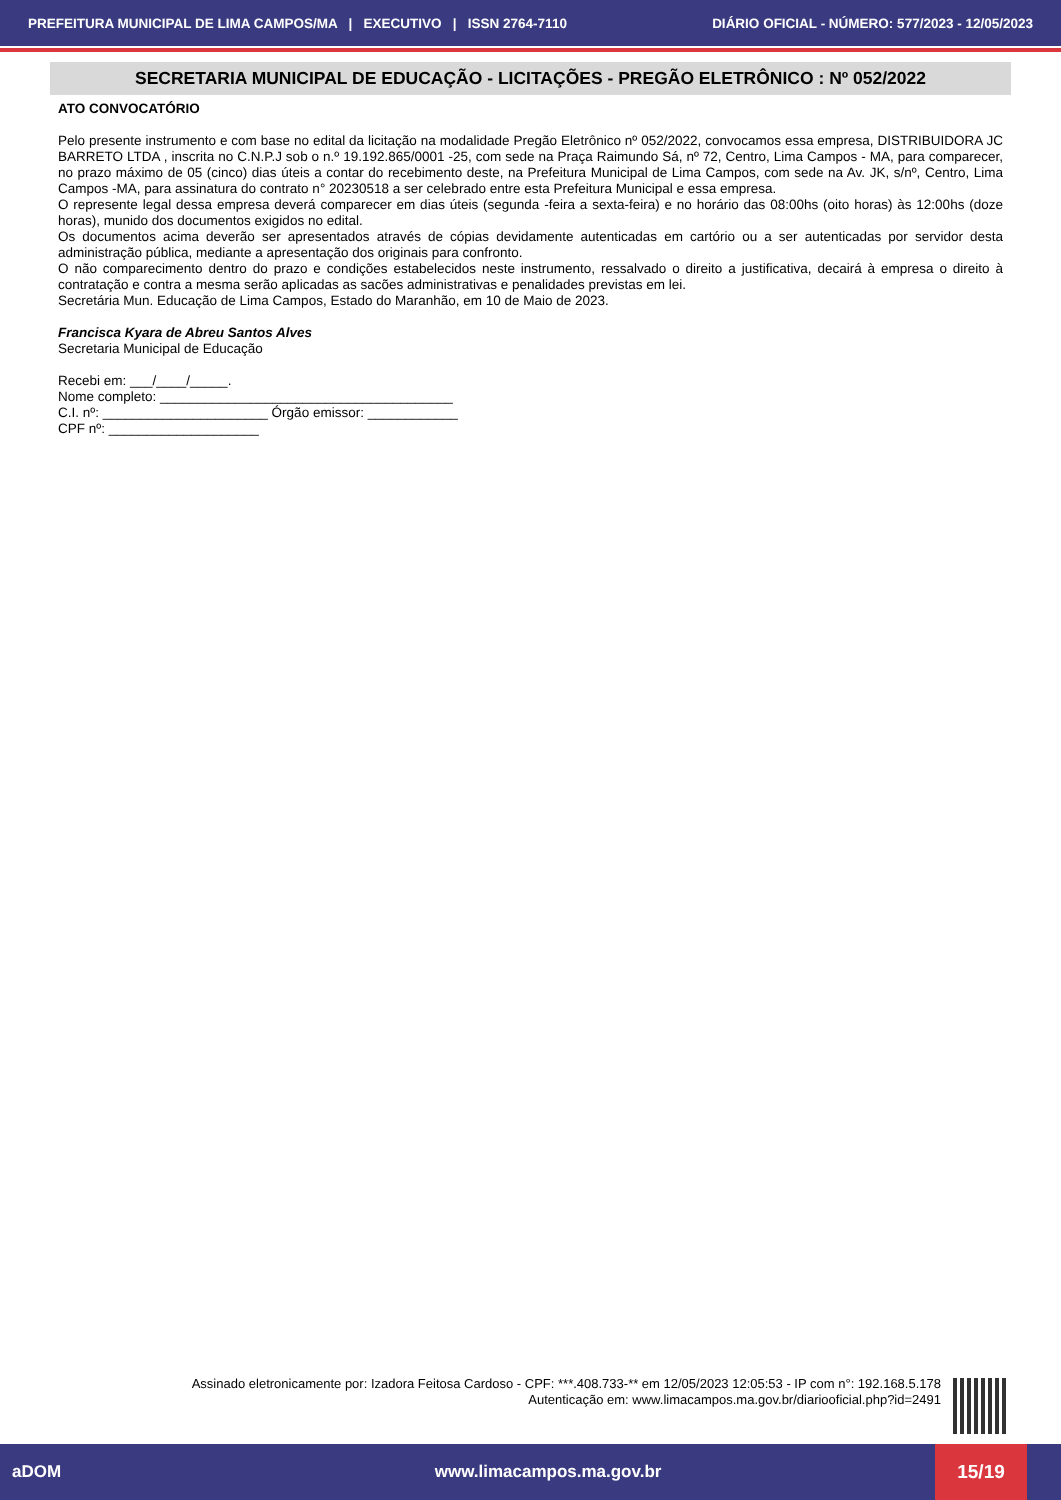PREFEITURA MUNICIPAL DE LIMA CAMPOS/MA | EXECUTIVO | ISSN 2764-7110 DIÁRIO OFICIAL - NÚMERO: 577/2023 - 12/05/2023
SECRETARIA MUNICIPAL DE EDUCAÇÃO - LICITAÇÕES - PREGÃO ELETRÔNICO : Nº 052/2022
ATO CONVOCATÓRIO
Pelo presente instrumento e com base no edital da licitação na modalidade Pregão Eletrônico nº 052/2022, convocamos essa empresa, DISTRIBUIDORA JC BARRETO LTDA , inscrita no C.N.P.J sob o n.º 19.192.865/0001 -25, com sede na Praça Raimundo Sá, nº 72, Centro, Lima Campos - MA, para comparecer, no prazo máximo de 05 (cinco) dias úteis a contar do recebimento deste, na Prefeitura Municipal de Lima Campos, com sede na Av. JK, s/nº, Centro, Lima Campos -MA, para assinatura do contrato n° 20230518 a ser celebrado entre esta Prefeitura Municipal e essa empresa.
O represente legal dessa empresa deverá comparecer em dias úteis (segunda -feira a sexta-feira) e no horário das 08:00hs (oito horas) às 12:00hs (doze horas), munido dos documentos exigidos no edital.
Os documentos acima deverão ser apresentados através de cópias devidamente autenticadas em cartório ou a ser autenticadas por servidor desta administração pública, mediante a apresentação dos originais para confronto.
O não comparecimento dentro do prazo e condições estabelecidos neste instrumento, ressalvado o direito a justificativa, decairá à empresa o direito à contratação e contra a mesma serão aplicadas as sacões administrativas e penalidades previstas em lei.
Secretária Mun. Educação de Lima Campos, Estado do Maranhão, em 10 de Maio de 2023.
Francisca Kyara de Abreu Santos Alves
Secretaria Municipal de Educação
Recebi em: ___/____/_____.
Nome completo: _______________________________________
C.I. nº: ______________________ Órgão emissor: ____________
CPF nº: ____________________
Assinado eletronicamente por: Izadora Feitosa Cardoso - CPF: ***.408.733-** em 12/05/2023 12:05:53 - IP com n°: 192.168.5.178
Autenticação em: www.limacampos.ma.gov.br/diariooficial.php?id=2491
aDOM www.limacampos.ma.gov.br 15/19